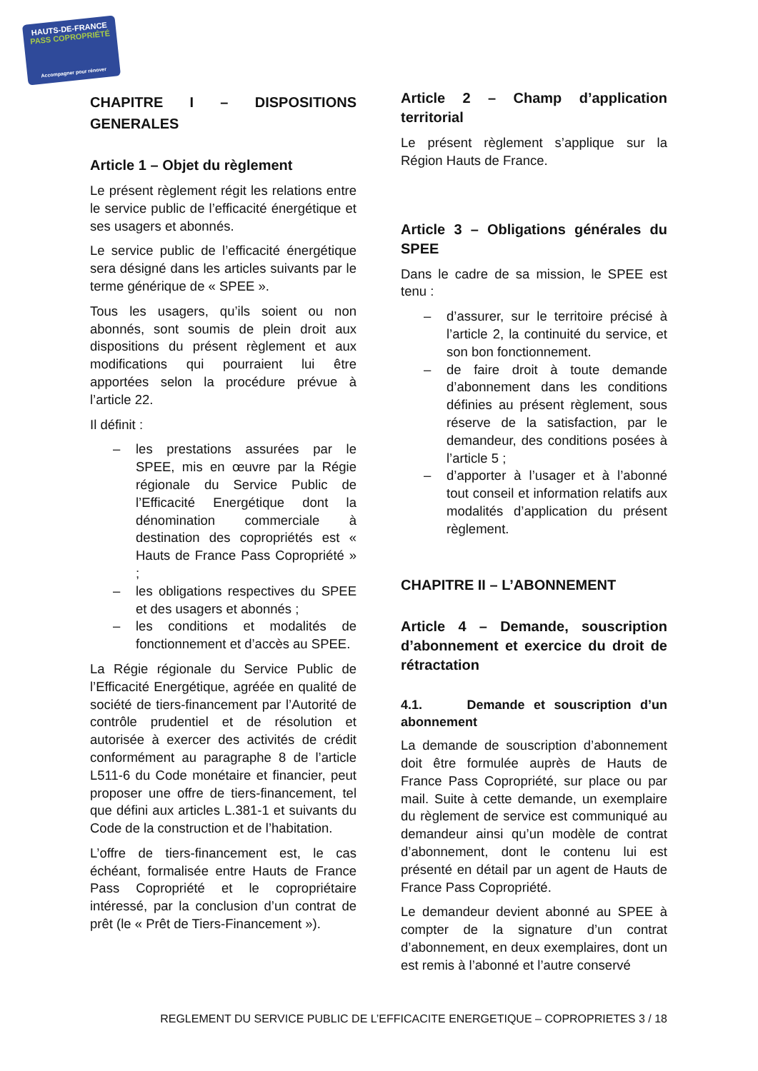HAUTS-DE-FRANCE
PASS COPROPRIÉTÉ
Accompagner pour rénover
CHAPITRE I – DISPOSITIONS GENERALES
Article 1 – Objet du règlement
Le présent règlement régit les relations entre le service public de l’efficacité énergétique et ses usagers et abonnés.
Le service public de l’efficacité énergétique sera désigné dans les articles suivants par le terme générique de « SPEE ».
Tous les usagers, qu’ils soient ou non abonnés, sont soumis de plein droit aux dispositions du présent règlement et aux modifications qui pourraient lui être apportées selon la procédure prévue à l’article 22.
Il définit :
– les prestations assurées par le SPEE, mis en œuvre par la Régie régionale du Service Public de l’Efficacité Energétique dont la dénomination commerciale à destination des copropriétés est « Hauts de France Pass Copropriété » ;
– les obligations respectives du SPEE et des usagers et abonnés ;
– les conditions et modalités de fonctionnement et d’accès au SPEE.
La Régie régionale du Service Public de l’Efficacité Energétique, agréée en qualité de société de tiers-financement par l’Autorité de contrôle prudentiel et de résolution et autorisée à exercer des activités de crédit conformément au paragraphe 8 de l’article L511-6 du Code monétaire et financier, peut proposer une offre de tiers-financement, tel que défini aux articles L.381-1 et suivants du Code de la construction et de l’habitation.
L’offre de tiers-financement est, le cas échéant, formalisée entre Hauts de France Pass Copropriété et le copropriétaire intéressé, par la conclusion d’un contrat de prêt (le « Prêt de Tiers-Financement »).
Article 2 – Champ d’application territorial
Le présent règlement s’applique sur la Région Hauts de France.
Article 3 – Obligations générales du SPEE
Dans le cadre de sa mission, le SPEE est tenu :
– d’assurer, sur le territoire précisé à l’article 2, la continuité du service, et son bon fonctionnement.
– de faire droit à toute demande d’abonnement dans les conditions définies au présent règlement, sous réserve de la satisfaction, par le demandeur, des conditions posées à l’article 5 ;
– d’apporter à l’usager et à l’abonné tout conseil et information relatifs aux modalités d’application du présent règlement.
CHAPITRE II – L’ABONNEMENT
Article 4 – Demande, souscription d’abonnement et exercice du droit de rétractation
4.1. Demande et souscription d’un abonnement
La demande de souscription d’abonnement doit être formulée auprès de Hauts de France Pass Copropriété, sur place ou par mail. Suite à cette demande, un exemplaire du règlement de service est communiqué au demandeur ainsi qu’un modèle de contrat d’abonnement, dont le contenu lui est présenté en détail par un agent de Hauts de France Pass Copropriété.
Le demandeur devient abonné au SPEE à compter de la signature d’un contrat d’abonnement, en deux exemplaires, dont un est remis à l’abonné et l’autre conservé
REGLEMENT DU SERVICE PUBLIC DE L’EFFICACITE ENERGETIQUE – COPROPRIETES 3 / 18